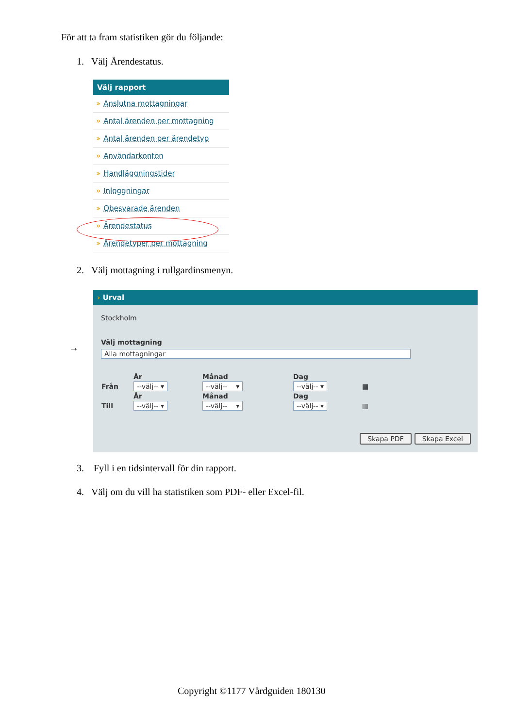För att ta fram statistiken gör du följande:
1. Välj Ärendestatus.
Välj rapport
» Anslutna mottagningar
» Antal ärenden per mottagning
» Antal ärenden per ärendetyp
» Användarkonton
» Handläggningstider
» Inloggningar
» Obesvarade ärenden
» Ärendestatus
» Ärendetyper per mottagning
2. Välj mottagning i rullgardinsmenyn.
→
› Urval
Stockholm
Välj mottagning
Alla mottagningar
| | År | Månad | Dag | |
| Från | --välj-- ▾ | --välj-- ▾ | --välj-- ▾ | ▦ |
| | År | Månad | Dag | |
| Till | --välj-- ▾ | --välj-- ▾ | --välj-- ▾ | ▦ |
Skapa PDF Skapa Excel
3. Fyll i en tidsintervall för din rapport.
4. Välj om du vill ha statistiken som PDF- eller Excel-fil.
Copyright ©1177 Vårdguiden 180130